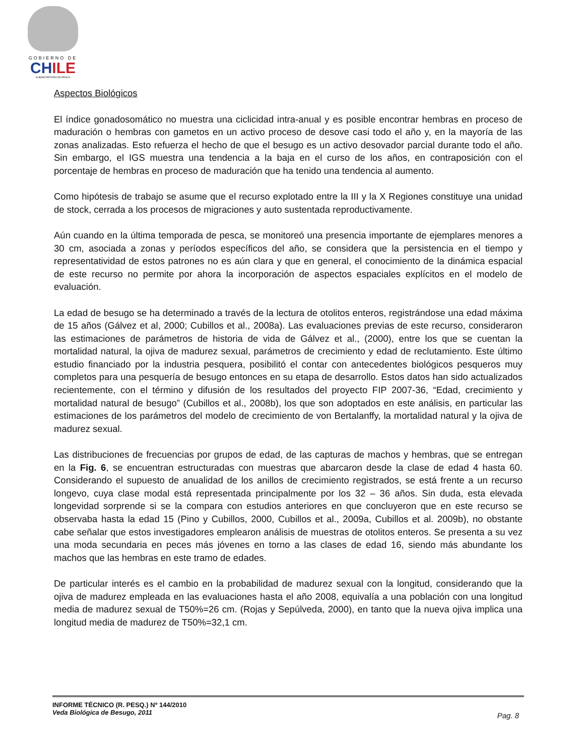GOBIERNO DE
CHILE
SUBSECRETARÍA DE PESCA
Aspectos Biológicos
El índice gonadosomático no muestra una ciclicidad intra-anual y es posible encontrar hembras en proceso de maduración o hembras con gametos en un activo proceso de desove casi todo el año y, en la mayoría de las zonas analizadas. Esto refuerza el hecho de que el besugo es un activo desovador parcial durante todo el año. Sin embargo, el IGS muestra una tendencia a la baja en el curso de los años, en contraposición con el porcentaje de hembras en proceso de maduración que ha tenido una tendencia al aumento.
Como hipótesis de trabajo se asume que el recurso explotado entre la III y la X Regiones constituye una unidad de stock, cerrada a los procesos de migraciones y auto sustentada reproductivamente.
Aún cuando en la última temporada de pesca, se monitoreó una presencia importante de ejemplares menores a 30 cm, asociada a zonas y períodos específicos del año, se considera que la persistencia en el tiempo y representatividad de estos patrones no es aún clara y que en general, el conocimiento de la dinámica espacial de este recurso no permite por ahora la incorporación de aspectos espaciales explícitos en el modelo de evaluación.
La edad de besugo se ha determinado a través de la lectura de otolitos enteros, registrándose una edad máxima de 15 años (Gálvez et al, 2000; Cubillos et al., 2008a). Las evaluaciones previas de este recurso, consideraron las estimaciones de parámetros de historia de vida de Gálvez et al., (2000), entre los que se cuentan la mortalidad natural, la ojiva de madurez sexual, parámetros de crecimiento y edad de reclutamiento. Este último estudio financiado por la industria pesquera, posibilitó el contar con antecedentes biológicos pesqueros muy completos para una pesquería de besugo entonces en su etapa de desarrollo. Estos datos han sido actualizados recientemente, con el término y difusión de los resultados del proyecto FIP 2007-36, “Edad, crecimiento y mortalidad natural de besugo” (Cubillos et al., 2008b), los que son adoptados en este análisis, en particular las estimaciones de los parámetros del modelo de crecimiento de von Bertalanffy, la mortalidad natural y la ojiva de madurez sexual.
Las distribuciones de frecuencias por grupos de edad, de las capturas de machos y hembras, que se entregan en la Fig. 6, se encuentran estructuradas con muestras que abarcaron desde la clase de edad 4 hasta 60. Considerando el supuesto de anualidad de los anillos de crecimiento registrados, se está frente a un recurso longevo, cuya clase modal está representada principalmente por los 32 – 36 años. Sin duda, esta elevada longevidad sorprende si se la compara con estudios anteriores en que concluyeron que en este recurso se observaba hasta la edad 15 (Pino y Cubillos, 2000, Cubillos et al., 2009a, Cubillos et al. 2009b), no obstante cabe señalar que estos investigadores emplearon análisis de muestras de otolitos enteros. Se presenta a su vez una moda secundaria en peces más jóvenes en torno a las clases de edad 16, siendo más abundante los machos que las hembras en este tramo de edades.
De particular interés es el cambio en la probabilidad de madurez sexual con la longitud, considerando que la ojiva de madurez empleada en las evaluaciones hasta el año 2008, equivalía a una población con una longitud media de madurez sexual de T50%=26 cm. (Rojas y Sepúlveda, 2000), en tanto que la nueva ojiva implica una longitud media de madurez de T50%=32,1 cm.
INFORME TÉCNICO (R. PESQ.) Nº 144/2010
Veda Biológica de Besugo, 2011
Pag. 8